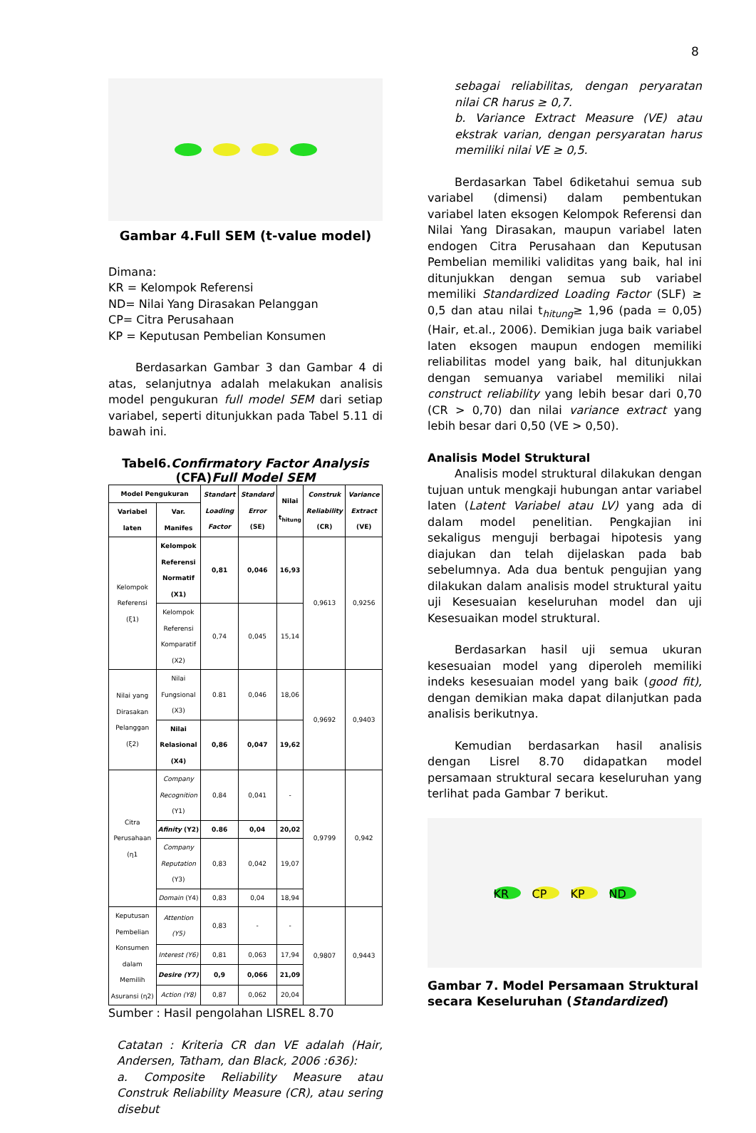8
Gambar 4.Full SEM (t-value model)
Dimana:
KR = Kelompok Referensi
ND= Nilai Yang Dirasakan Pelanggan
CP= Citra Perusahaan
KP = Keputusan Pembelian Konsumen
Berdasarkan Gambar 3 dan Gambar 4 di atas, selanjutnya adalah melakukan analisis model pengukuran full model SEM dari setiap variabel, seperti ditunjukkan pada Tabel 5.11 di bawah ini.
Tabel6.Confirmatory Factor Analysis
(CFA)Full Model SEM
| Model Pengukuran | | Standart Loading Factor | Standard Error (SE) | Nilai t<sub>hitung</sub> | Construk Reliability (CR) | Variance Extract (VE) |
| --- | --- | --- | --- | --- | --- | --- |
| Variabel laten | Var. Manifes | | | | | |
| Kelompok Referensi (ξ1) | Kelompok Referensi Normatif (X1) | 0,81 | 0,046 | 16,93 | 0,9613 | 0,9256 |
| | Kelompok Referensi Komparatif (X2) | 0,74 | 0,045 | 15,14 | | |
| Nilai yang Dirasakan Pelanggan (ξ2) | Nilai Fungsional (X3) | 0.81 | 0,046 | 18,06 | 0,9692 | 0,9403 |
| | Nilai Relasional (X4) | 0,86 | 0,047 | 19,62 | | |
| Citra Perusahaan (η1 | Company Recognition (Y1) | 0,84 | 0,041 | - | 0,9799 | 0,942 |
| | Afinity (Y2) | 0.86 | 0,04 | 20,02 | | |
| | Company Reputation (Y3) | 0,83 | 0,042 | 19,07 | | |
| | Domain (Y4) | 0,83 | 0,04 | 18,94 | | |
| Keputusan Pembelian Konsumen dalam Memilih Asuransi (η2) | Attention (Y5) | 0,83 | - | - | 0,9807 | 0,9443 |
| | Interest (Y6) | 0,81 | 0,063 | 17,94 | | |
| | Desire (Y7) | 0,9 | 0,066 | 21,09 | | |
| | Action (Y8) | 0,87 | 0,062 | 20,04 | | |
Sumber : Hasil pengolahan LISREL 8.70
Catatan : Kriteria CR dan VE adalah (Hair, Andersen, Tatham, dan Black, 2006 :636):
a. Composite Reliability Measure atau Construk Reliability Measure (CR), atau sering disebut
sebagai reliabilitas, dengan peryaratan nilai CR harus ≥ 0,7.
b. Variance Extract Measure (VE) atau ekstrak varian, dengan persyaratan harus memiliki nilai VE ≥ 0,5.
Berdasarkan Tabel 6diketahui semua sub variabel (dimensi) dalam pembentukan variabel laten eksogen Kelompok Referensi dan Nilai Yang Dirasakan, maupun variabel laten endogen Citra Perusahaan dan Keputusan Pembelian memiliki validitas yang baik, hal ini ditunjukkan dengan semua sub variabel memiliki Standardized Loading Factor (SLF) ≥ 0,5 dan atau nilai t<sub>hitung</sub>≥ 1,96 (pada = 0,05) (Hair, et.al., 2006). Demikian juga baik variabel laten eksogen maupun endogen memiliki reliabilitas model yang baik, hal ditunjukkan dengan semuanya variabel memiliki nilai construct reliability yang lebih besar dari 0,70 (CR > 0,70) dan nilai variance extract yang lebih besar dari 0,50 (VE > 0,50).
Analisis Model Struktural
Analisis model struktural dilakukan dengan tujuan untuk mengkaji hubungan antar variabel laten (Latent Variabel atau LV) yang ada di dalam model penelitian. Pengkajian ini sekaligus menguji berbagai hipotesis yang diajukan dan telah dijelaskan pada bab sebelumnya. Ada dua bentuk pengujian yang dilakukan dalam analisis model struktural yaitu uji Kesesuaian keseluruhan model dan uji Kesesuaikan model struktural.
Berdasarkan hasil uji semua ukuran kesesuaian model yang diperoleh memiliki indeks kesesuaian model yang baik (good fit), dengan demikian maka dapat dilanjutkan pada analisis berikutnya.
Kemudian berdasarkan hasil analisis dengan Lisrel 8.70 didapatkan model persamaan struktural secara keseluruhan yang terlihat pada Gambar 7 berikut.
KR CP KP ND
Gambar 7. Model Persamaan Struktural secara Keseluruhan (Standardized)